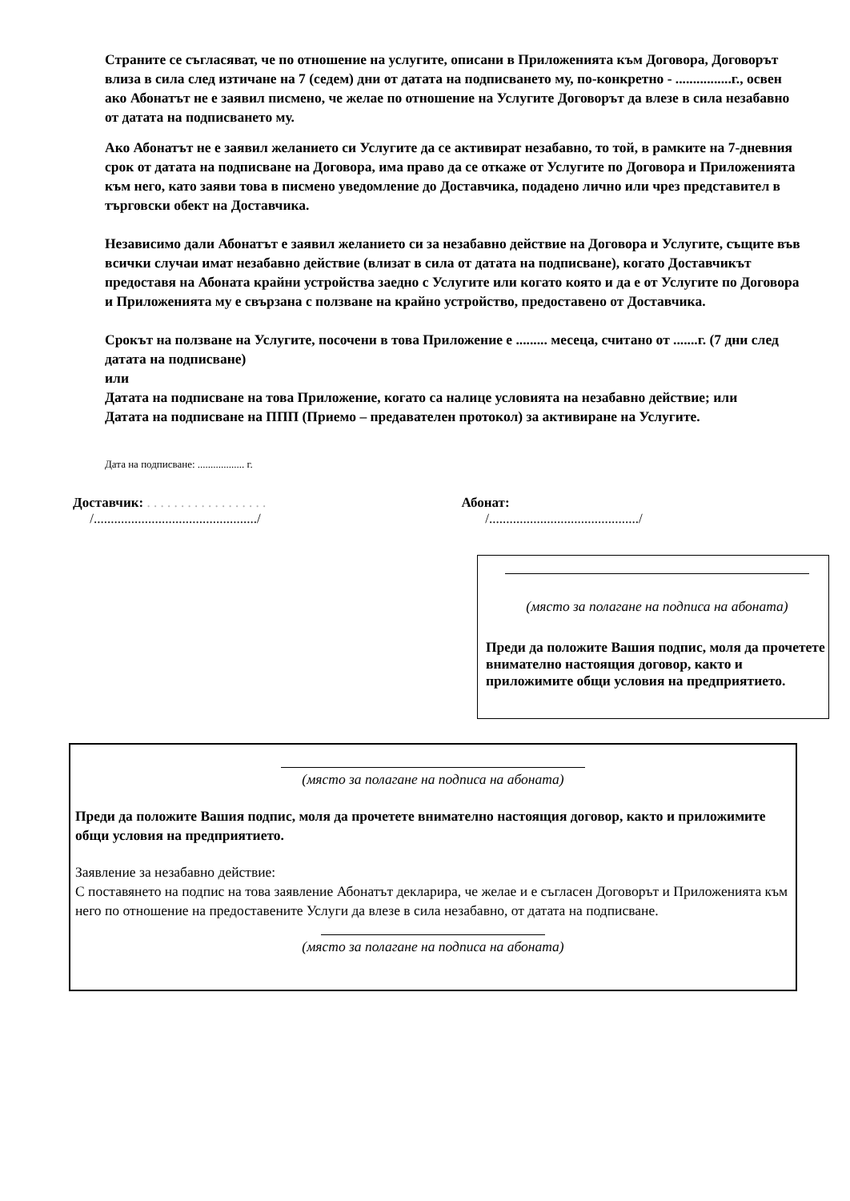Страните се съгласяват, че по отношение на услугите, описани в Приложенията към Договора, Договорът влиза в сила след изтичане на 7 (седем) дни от датата на подписването му, по-конкретно - ................г., освен ако Абонатът не е заявил писмено, че желае по отношение на Услугите Договорът да влезе в сила незабавно от датата на подписването му.
Ако Абонатът не е заявил желанието си Услугите да се активират незабавно, то той, в рамките на 7-дневния срок от датата на подписване на Договора, има право да се откаже от Услугите по Договора и Приложенията към него, като заяви това в писмено уведомление до Доставчика, подадено лично или чрез представител в търговски обект на Доставчика.
Независимо дали Абонатът е заявил желанието си за незабавно действие на Договора и Услугите, същите във всички случаи имат незабавно действие (влизат в сила от датата на подписване), когато Доставчикът предоставя на Абоната крайни устройства заедно с Услугите или когато която и да е от Услугите по Договора и Приложенията му е свързана с ползване на крайно устройство, предоставено от Доставчика.
Срокът на ползване на Услугите, посочени в това Приложение е ......... месеца, считано от .......г. (7 дни след датата на подписване)
или
Датата на подписване на това Приложение, когато са налице условията на незабавно действие; или
Датата на подписване на ППП (Приемо – предавателен протокол) за активиране на Услугите.
Дата на подписване: .................. г.
Доставчик: . . . . . . . . . . . . . . . . . .
/................................................/
Абонат:
/............................................/
(място за полагане на подписа на абоната)
Преди да положите Вашия подпис, моля да прочетете внимателно настоящия договор, както и приложимите общи условия на предприятието.
(място за полагане на подписа на абоната)
Преди да положите Вашия подпис, моля да прочетете внимателно настоящия договор, както и приложимите общи условия на предприятието.
Заявление за незабавно действие:
С поставянето на подпис на това заявление Абонатът декларира, че желае и е съгласен Договорът и Приложенията към него по отношение на предоставените Услуги да влезе в сила незабавно, от датата на подписване.
(място за полагане на подписа на абоната)